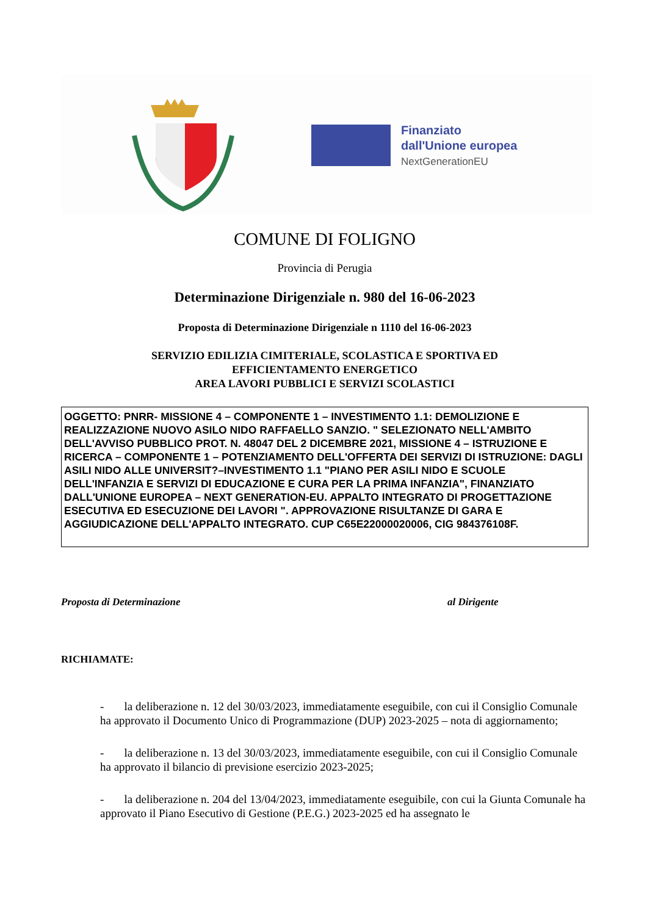Finanziato
dall'Unione europea
NextGenerationEU
COMUNE DI FOLIGNO
Provincia di Perugia
Determinazione Dirigenziale n. 980 del 16-06-2023
Proposta di Determinazione Dirigenziale n 1110 del 16-06-2023
SERVIZIO EDILIZIA CIMITERIALE, SCOLASTICA E SPORTIVA ED
EFFICIENTAMENTO ENERGETICO
AREA LAVORI PUBBLICI E SERVIZI SCOLASTICI
OGGETTO: PNRR- MISSIONE 4 – COMPONENTE 1 – INVESTIMENTO 1.1: DEMOLIZIONE E REALIZZAZIONE NUOVO ASILO NIDO RAFFAELLO SANZIO. " SELEZIONATO NELL'AMBITO DELL'AVVISO PUBBLICO PROT. N. 48047 DEL 2 DICEMBRE 2021, MISSIONE 4 – ISTRUZIONE E RICERCA – COMPONENTE 1 – POTENZIAMENTO DELL'OFFERTA DEI SERVIZI DI ISTRUZIONE: DAGLI ASILI NIDO ALLE UNIVERSIT?–INVESTIMENTO 1.1 "PIANO PER ASILI NIDO E SCUOLE DELL'INFANZIA E SERVIZI DI EDUCAZIONE E CURA PER LA PRIMA INFANZIA", FINANZIATO DALL'UNIONE EUROPEA – NEXT GENERATION-EU. APPALTO INTEGRATO DI PROGETTAZIONE ESECUTIVA ED ESECUZIONE DEI LAVORI ". APPROVAZIONE RISULTANZE DI GARA E AGGIUDICAZIONE DELL'APPALTO INTEGRATO. CUP C65E22000020006, CIG 984376108F.
Proposta di Determinazione al Dirigente
RICHIAMATE:
- la deliberazione n. 12 del 30/03/2023, immediatamente eseguibile, con cui il Consiglio Comunale ha approvato il Documento Unico di Programmazione (DUP) 2023-2025 – nota di aggiornamento;
- la deliberazione n. 13 del 30/03/2023, immediatamente eseguibile, con cui il Consiglio Comunale ha approvato il bilancio di previsione esercizio 2023-2025;
- la deliberazione n. 204 del 13/04/2023, immediatamente eseguibile, con cui la Giunta Comunale ha approvato il Piano Esecutivo di Gestione (P.E.G.) 2023-2025 ed ha assegnato le